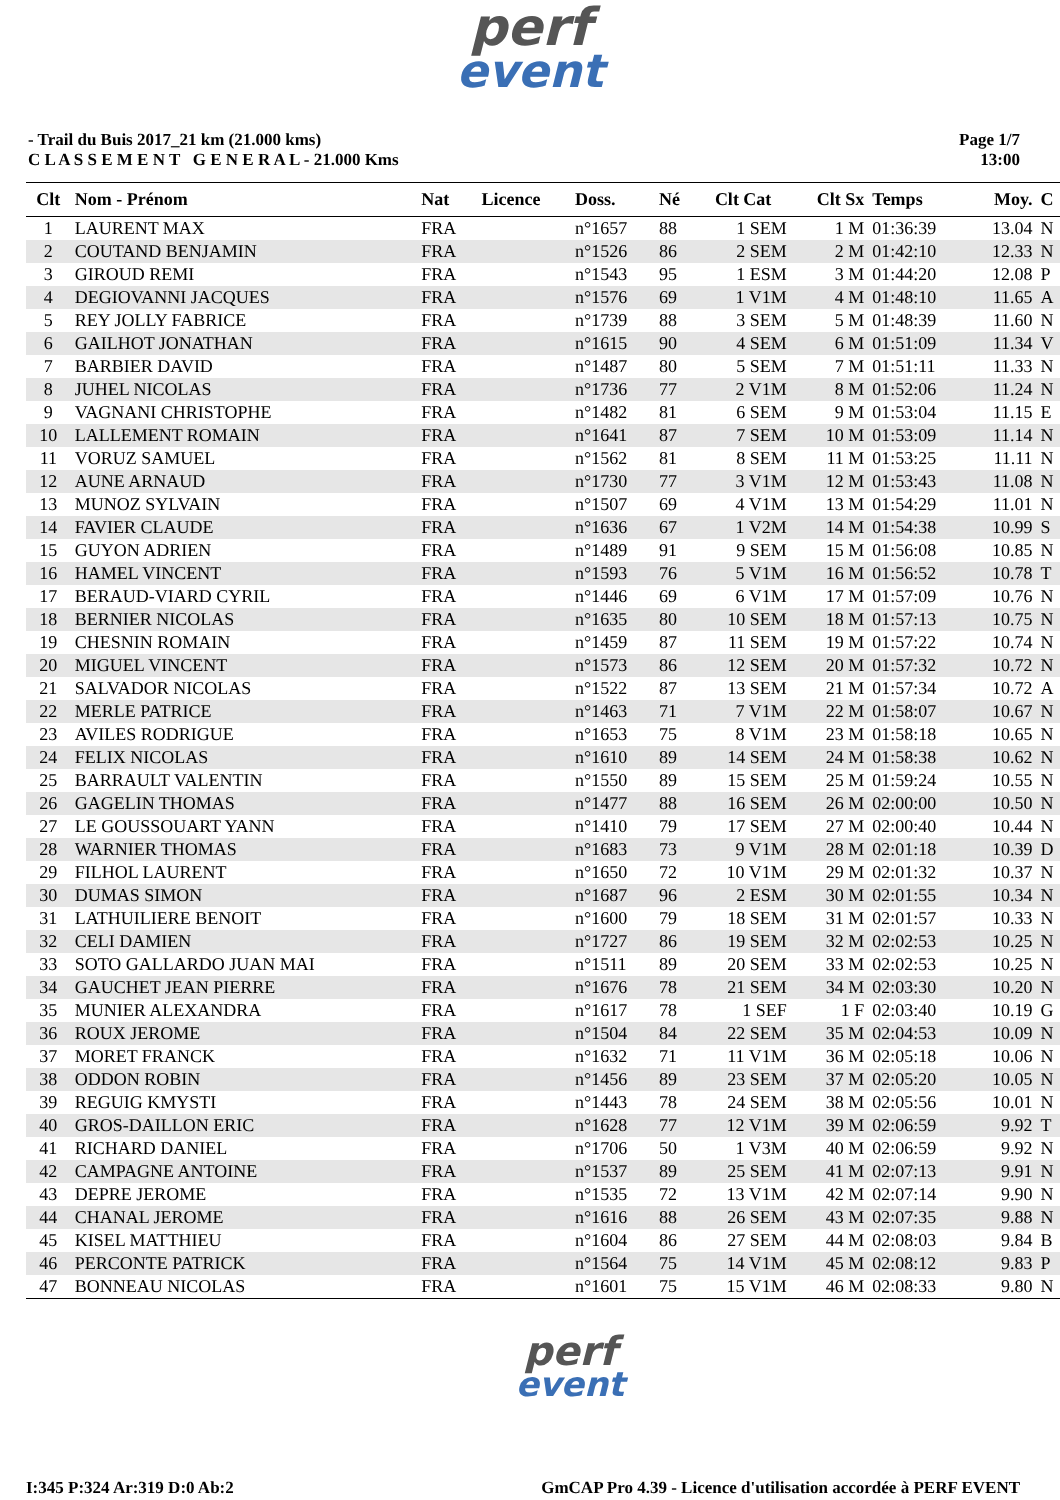perf
event
- Trail du Buis 2017_21 km (21.000 kms)
C L A S S E M E N T G E N E R A L - 21.000 Kms
Page 1/7
13:00
| Clt | Nom - Prénom | Nat | Licence | Doss. | Né | Clt Cat | Clt Sx | Temps | Moy. | C |
| --- | --- | --- | --- | --- | --- | --- | --- | --- | --- | --- |
| 1 | LAURENT MAX | FRA | | n°1657 | 88 | 1 SEM | 1 M | 01:36:39 | 13.04 | N |
| 2 | COUTAND BENJAMIN | FRA | | n°1526 | 86 | 2 SEM | 2 M | 01:42:10 | 12.33 | N |
| 3 | GIROUD REMI | FRA | | n°1543 | 95 | 1 ESM | 3 M | 01:44:20 | 12.08 | P |
| 4 | DEGIOVANNI JACQUES | FRA | | n°1576 | 69 | 1 V1M | 4 M | 01:48:10 | 11.65 | A |
| 5 | REY JOLLY FABRICE | FRA | | n°1739 | 88 | 3 SEM | 5 M | 01:48:39 | 11.60 | N |
| 6 | GAILHOT JONATHAN | FRA | | n°1615 | 90 | 4 SEM | 6 M | 01:51:09 | 11.34 | V |
| 7 | BARBIER DAVID | FRA | | n°1487 | 80 | 5 SEM | 7 M | 01:51:11 | 11.33 | N |
| 8 | JUHEL NICOLAS | FRA | | n°1736 | 77 | 2 V1M | 8 M | 01:52:06 | 11.24 | N |
| 9 | VAGNANI CHRISTOPHE | FRA | | n°1482 | 81 | 6 SEM | 9 M | 01:53:04 | 11.15 | E |
| 10 | LALLEMENT ROMAIN | FRA | | n°1641 | 87 | 7 SEM | 10 M | 01:53:09 | 11.14 | N |
| 11 | VORUZ SAMUEL | FRA | | n°1562 | 81 | 8 SEM | 11 M | 01:53:25 | 11.11 | N |
| 12 | AUNE ARNAUD | FRA | | n°1730 | 77 | 3 V1M | 12 M | 01:53:43 | 11.08 | N |
| 13 | MUNOZ SYLVAIN | FRA | | n°1507 | 69 | 4 V1M | 13 M | 01:54:29 | 11.01 | N |
| 14 | FAVIER CLAUDE | FRA | | n°1636 | 67 | 1 V2M | 14 M | 01:54:38 | 10.99 | S |
| 15 | GUYON ADRIEN | FRA | | n°1489 | 91 | 9 SEM | 15 M | 01:56:08 | 10.85 | N |
| 16 | HAMEL VINCENT | FRA | | n°1593 | 76 | 5 V1M | 16 M | 01:56:52 | 10.78 | T |
| 17 | BERAUD-VIARD CYRIL | FRA | | n°1446 | 69 | 6 V1M | 17 M | 01:57:09 | 10.76 | N |
| 18 | BERNIER NICOLAS | FRA | | n°1635 | 80 | 10 SEM | 18 M | 01:57:13 | 10.75 | N |
| 19 | CHESNIN ROMAIN | FRA | | n°1459 | 87 | 11 SEM | 19 M | 01:57:22 | 10.74 | N |
| 20 | MIGUEL VINCENT | FRA | | n°1573 | 86 | 12 SEM | 20 M | 01:57:32 | 10.72 | N |
| 21 | SALVADOR NICOLAS | FRA | | n°1522 | 87 | 13 SEM | 21 M | 01:57:34 | 10.72 | A |
| 22 | MERLE PATRICE | FRA | | n°1463 | 71 | 7 V1M | 22 M | 01:58:07 | 10.67 | N |
| 23 | AVILES RODRIGUE | FRA | | n°1653 | 75 | 8 V1M | 23 M | 01:58:18 | 10.65 | N |
| 24 | FELIX NICOLAS | FRA | | n°1610 | 89 | 14 SEM | 24 M | 01:58:38 | 10.62 | N |
| 25 | BARRAULT VALENTIN | FRA | | n°1550 | 89 | 15 SEM | 25 M | 01:59:24 | 10.55 | N |
| 26 | GAGELIN THOMAS | FRA | | n°1477 | 88 | 16 SEM | 26 M | 02:00:00 | 10.50 | N |
| 27 | LE GOUSSOUART YANN | FRA | | n°1410 | 79 | 17 SEM | 27 M | 02:00:40 | 10.44 | N |
| 28 | WARNIER THOMAS | FRA | | n°1683 | 73 | 9 V1M | 28 M | 02:01:18 | 10.39 | D |
| 29 | FILHOL LAURENT | FRA | | n°1650 | 72 | 10 V1M | 29 M | 02:01:32 | 10.37 | N |
| 30 | DUMAS SIMON | FRA | | n°1687 | 96 | 2 ESM | 30 M | 02:01:55 | 10.34 | N |
| 31 | LATHUILIERE BENOIT | FRA | | n°1600 | 79 | 18 SEM | 31 M | 02:01:57 | 10.33 | N |
| 32 | CELI DAMIEN | FRA | | n°1727 | 86 | 19 SEM | 32 M | 02:02:53 | 10.25 | N |
| 33 | SOTO GALLARDO JUAN MAI | FRA | | n°1511 | 89 | 20 SEM | 33 M | 02:02:53 | 10.25 | N |
| 34 | GAUCHET JEAN PIERRE | FRA | | n°1676 | 78 | 21 SEM | 34 M | 02:03:30 | 10.20 | N |
| 35 | MUNIER ALEXANDRA | FRA | | n°1617 | 78 | 1 SEF | 1 F | 02:03:40 | 10.19 | G |
| 36 | ROUX JEROME | FRA | | n°1504 | 84 | 22 SEM | 35 M | 02:04:53 | 10.09 | N |
| 37 | MORET FRANCK | FRA | | n°1632 | 71 | 11 V1M | 36 M | 02:05:18 | 10.06 | N |
| 38 | ODDON ROBIN | FRA | | n°1456 | 89 | 23 SEM | 37 M | 02:05:20 | 10.05 | N |
| 39 | REGUIG KMYSTI | FRA | | n°1443 | 78 | 24 SEM | 38 M | 02:05:56 | 10.01 | N |
| 40 | GROS-DAILLON ERIC | FRA | | n°1628 | 77 | 12 V1M | 39 M | 02:06:59 | 9.92 | T |
| 41 | RICHARD DANIEL | FRA | | n°1706 | 50 | 1 V3M | 40 M | 02:06:59 | 9.92 | N |
| 42 | CAMPAGNE ANTOINE | FRA | | n°1537 | 89 | 25 SEM | 41 M | 02:07:13 | 9.91 | N |
| 43 | DEPRE JEROME | FRA | | n°1535 | 72 | 13 V1M | 42 M | 02:07:14 | 9.90 | N |
| 44 | CHANAL JEROME | FRA | | n°1616 | 88 | 26 SEM | 43 M | 02:07:35 | 9.88 | N |
| 45 | KISEL MATTHIEU | FRA | | n°1604 | 86 | 27 SEM | 44 M | 02:08:03 | 9.84 | B |
| 46 | PERCONTE PATRICK | FRA | | n°1564 | 75 | 14 V1M | 45 M | 02:08:12 | 9.83 | P |
| 47 | BONNEAU NICOLAS | FRA | | n°1601 | 75 | 15 V1M | 46 M | 02:08:33 | 9.80 | N |
perf
event
I:345 P:324 Ar:319 D:0 Ab:2 GmCAP Pro 4.39 - Licence d'utilisation accordée à PERF EVENT